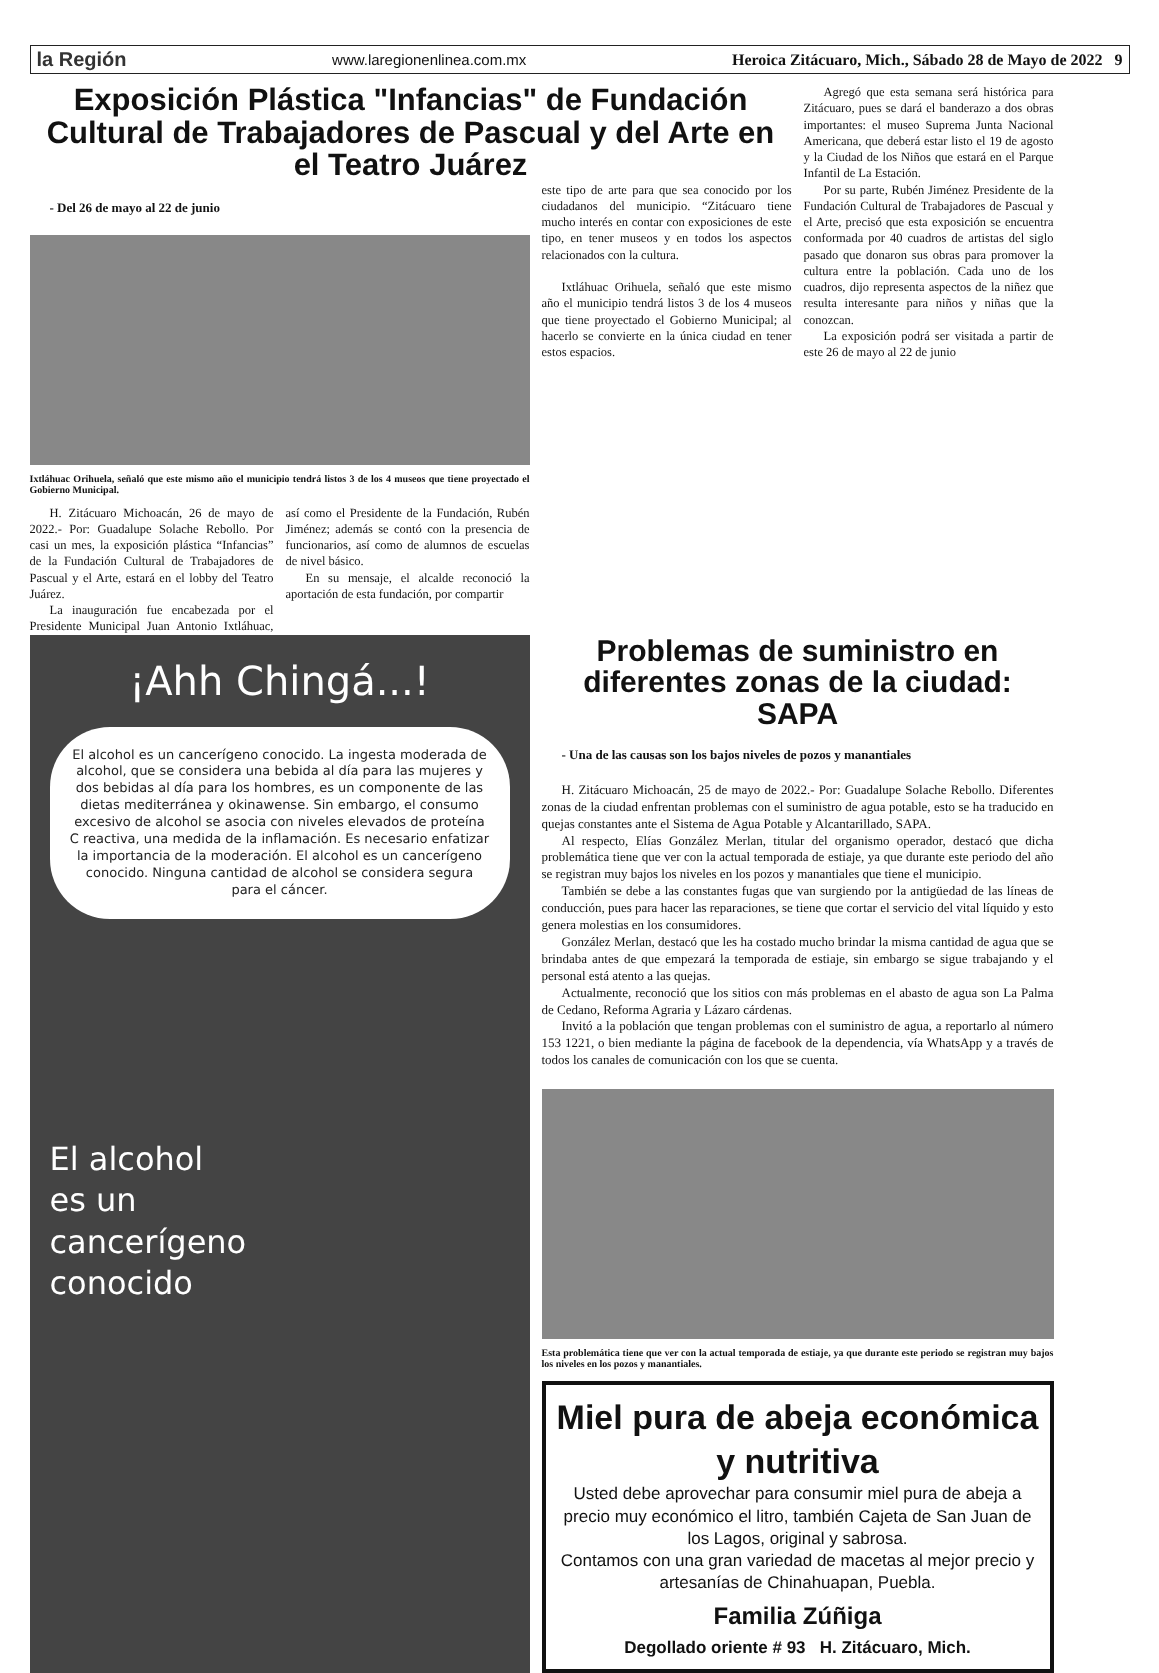la Región www.laregionenlinea.com.mx Heroica Zitácuaro, Mich., Sábado 28 de Mayo de 2022 9
Exposición Plástica "Infancias" de Fundación Cultural de Trabajadores de Pascual y del Arte en el Teatro Juárez
- Del 26 de mayo al 22 de junio
Ixtláhuac Orihuela, señaló que este mismo año el municipio tendrá listos 3 de los 4 museos que tiene proyectado el Gobierno Municipal.
H. Zitácuaro Michoacán, 26 de mayo de 2022.- Por: Guadalupe Solache Rebollo. Por casi un mes, la exposición plástica “Infancias” de la Fundación Cultural de Trabajadores de Pascual y el Arte, estará en el lobby del Teatro Juárez.
La inauguración fue encabezada por el Presidente Municipal Juan Antonio Ixtláhuac, así como el Presidente de la Fundación, Rubén Jiménez; además se contó con la presencia de funcionarios, así como de alumnos de escuelas de nivel básico.
En su mensaje, el alcalde reconoció la aportación de esta fundación, por compartir
este tipo de arte para que sea conocido por los ciudadanos del municipio. “Zitácuaro tiene mucho interés en contar con exposiciones de este tipo, en tener museos y en todos los aspectos relacionados con la cultura.
Ixtláhuac Orihuela, señaló que este mismo año el municipio tendrá listos 3 de los 4 museos que tiene proyectado el Gobierno Municipal; al hacerlo se convierte en la única ciudad en tener estos espacios.
Agregó que esta semana será histórica para Zitácuaro, pues se dará el banderazo a dos obras importantes: el museo Suprema Junta Nacional Americana, que deberá estar listo el 19 de agosto y la Ciudad de los Niños que estará en el Parque Infantil de La Estación.
Por su parte, Rubén Jiménez Presidente de la Fundación Cultural de Trabajadores de Pascual y el Arte, precisó que esta exposición se encuentra conformada por 40 cuadros de artistas del siglo pasado que donaron sus obras para promover la cultura entre la población. Cada uno de los cuadros, dijo representa aspectos de la niñez que resulta interesante para niños y niñas que la conozcan.
La exposición podrá ser visitada a partir de este 26 de mayo al 22 de junio
¡Ahh Chingá...!
El alcohol es un cancerígeno conocido. La ingesta moderada de alcohol, que se considera una bebida al día para las mujeres y dos bebidas al día para los hombres, es un componente de las dietas mediterránea y okinawense. Sin embargo, el consumo excesivo de alcohol se asocia con niveles elevados de proteína C reactiva, una medida de la inflamación. Es necesario enfatizar la importancia de la moderación. El alcohol es un cancerígeno conocido. Ninguna cantidad de alcohol se considera segura para el cáncer.
El alcohol
es un
cancerígeno
conocido
Problemas de suministro en diferentes zonas de la ciudad: SAPA
- Una de las causas son los bajos niveles de pozos y manantiales
H. Zitácuaro Michoacán, 25 de mayo de 2022.- Por: Guadalupe Solache Rebollo. Diferentes zonas de la ciudad enfrentan problemas con el suministro de agua potable, esto se ha traducido en quejas constantes ante el Sistema de Agua Potable y Alcantarillado, SAPA.
Al respecto, Elías González Merlan, titular del organismo operador, destacó que dicha problemática tiene que ver con la actual temporada de estiaje, ya que durante este periodo del año se registran muy bajos los niveles en los pozos y manantiales que tiene el municipio.
También se debe a las constantes fugas que van surgiendo por la antigüedad de las líneas de conducción, pues para hacer las reparaciones, se tiene que cortar el servicio del vital líquido y esto genera molestias en los consumidores.
González Merlan, destacó que les ha costado mucho brindar la misma cantidad de agua que se brindaba antes de que empezará la temporada de estiaje, sin embargo se sigue trabajando y el personal está atento a las quejas.
Actualmente, reconoció que los sitios con más problemas en el abasto de agua son La Palma de Cedano, Reforma Agraria y Lázaro cárdenas.
Invitó a la población que tengan problemas con el suministro de agua, a reportarlo al número 153 1221, o bien mediante la página de facebook de la dependencia, vía WhatsApp y a través de todos los canales de comunicación con los que se cuenta.
Esta problemática tiene que ver con la actual temporada de estiaje, ya que durante este periodo se registran muy bajos los niveles en los pozos y manantiales.
Miel pura de abeja económica y nutritiva
Usted debe aprovechar para consumir miel pura de abeja a precio muy económico el litro, también Cajeta de San Juan de los Lagos, original y sabrosa.
Contamos con una gran variedad de macetas al mejor precio y artesanías de Chinahuapan, Puebla.
Familia Zúñiga
Degollado oriente # 93 H. Zitácuaro, Mich.